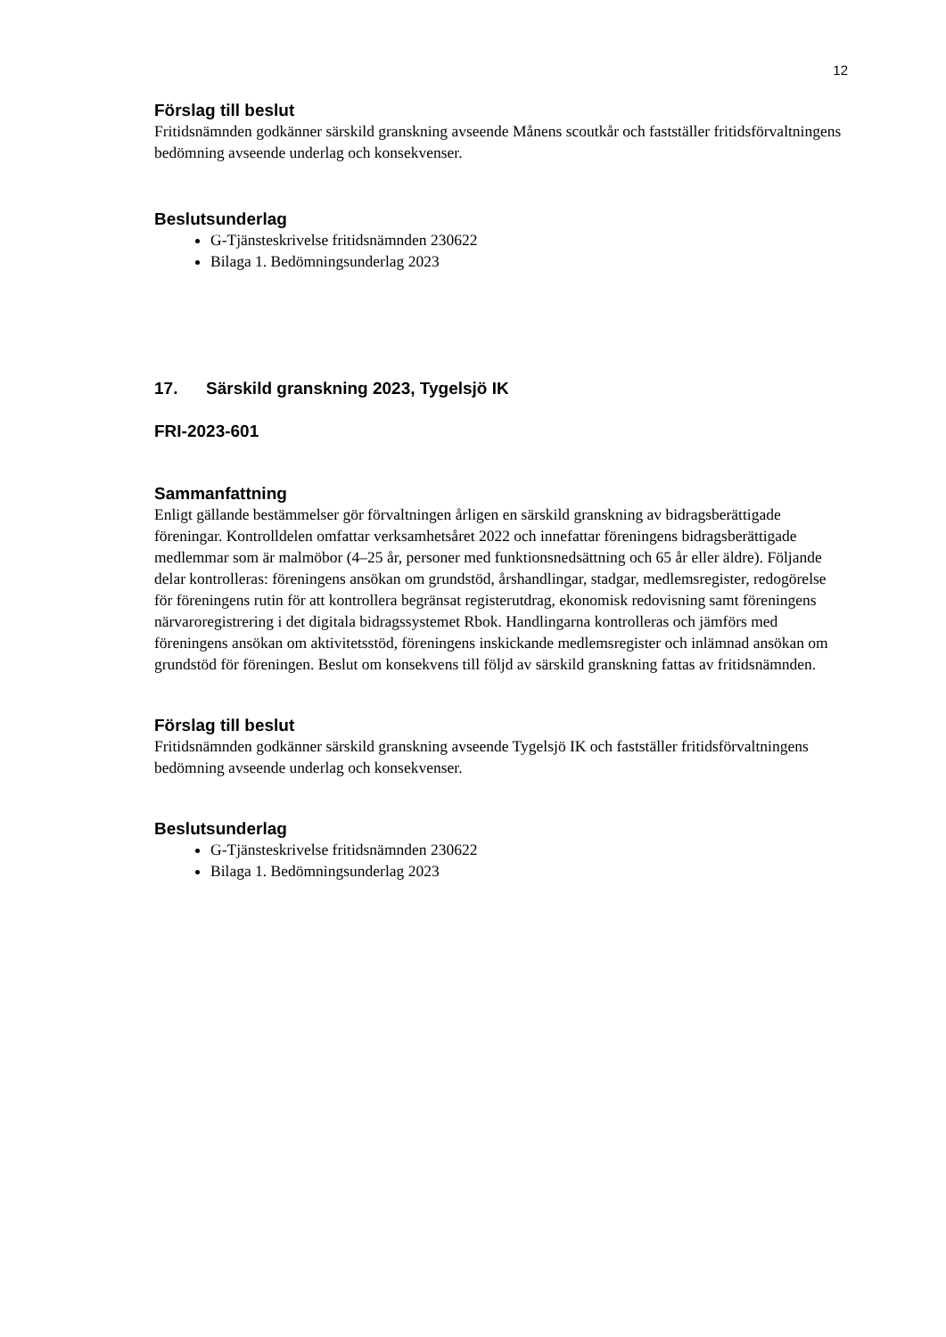12
Förslag till beslut
Fritidsnämnden godkänner särskild granskning avseende Månens scoutkår och fastställer fritidsförvaltningens bedömning avseende underlag och konsekvenser.
Beslutsunderlag
G-Tjänsteskrivelse fritidsnämnden 230622
Bilaga 1. Bedömningsunderlag 2023
17. Särskild granskning 2023, Tygelsjö IK
FRI-2023-601
Sammanfattning
Enligt gällande bestämmelser gör förvaltningen årligen en särskild granskning av bidragsberättigade föreningar. Kontrolldelen omfattar verksamhetsåret 2022 och innefattar föreningens bidragsberättigade medlemmar som är malmöbor (4–25 år, personer med funktionsnedsättning och 65 år eller äldre). Följande delar kontrolleras: föreningens ansökan om grundstöd, årshandlingar, stadgar, medlemsregister, redogörelse för föreningens rutin för att kontrollera begränsat registerutdrag, ekonomisk redovisning samt föreningens närvaroregistrering i det digitala bidragssystemet Rbok. Handlingarna kontrolleras och jämförs med föreningens ansökan om aktivitetsstöd, föreningens inskickande medlemsregister och inlämnad ansökan om grundstöd för föreningen. Beslut om konsekvens till följd av särskild granskning fattas av fritidsnämnden.
Förslag till beslut
Fritidsnämnden godkänner särskild granskning avseende Tygelsjö IK och fastställer fritidsförvaltningens bedömning avseende underlag och konsekvenser.
Beslutsunderlag
G-Tjänsteskrivelse fritidsnämnden 230622
Bilaga 1. Bedömningsunderlag 2023